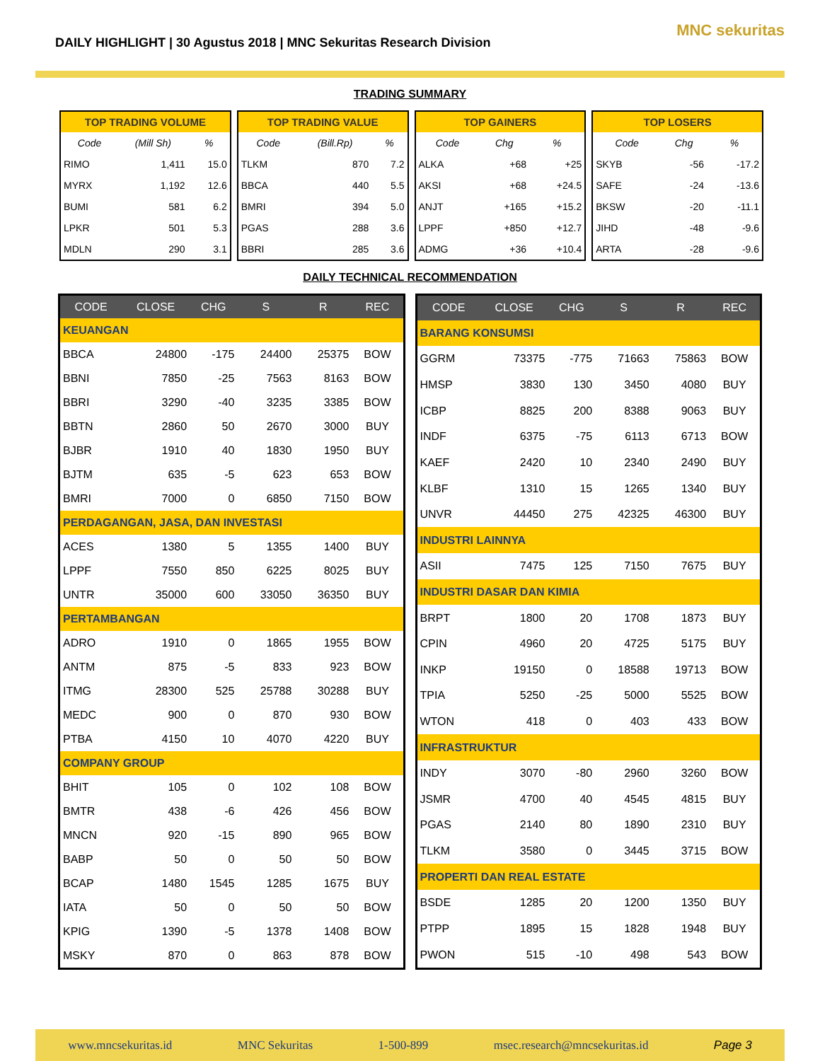DAILY HIGHLIGHT | 30 Agustus 2018 | MNC Sekuritas Research Division
MNC sekuritas
TRADING SUMMARY
| TOP TRADING VOLUME | | |
| --- | --- | --- |
| Code | (Mill Sh) | % |
| RIMO | 1,411 | 15.0 |
| MYRX | 1,192 | 12.6 |
| BUMI | 581 | 6.2 |
| LPKR | 501 | 5.3 |
| MDLN | 290 | 3.1 |
| TOP TRADING VALUE | | |
| --- | --- | --- |
| Code | (Bill.Rp) | % |
| TLKM | 870 | 7.2 |
| BBCA | 440 | 5.5 |
| BMRI | 394 | 5.0 |
| PGAS | 288 | 3.6 |
| BBRI | 285 | 3.6 |
| TOP GAINERS | | |
| --- | --- | --- |
| Code | Chg | % |
| ALKA | +68 | +25 |
| AKSI | +68 | +24.5 |
| ANJT | +165 | +15.2 |
| LPPF | +850 | +12.7 |
| ADMG | +36 | +10.4 |
| TOP LOSERS | | |
| --- | --- | --- |
| Code | Chg | % |
| SKYB | -56 | -17.2 |
| SAFE | -24 | -13.6 |
| BKSW | -20 | -11.1 |
| JIHD | -48 | -9.6 |
| ARTA | -28 | -9.6 |
DAILY TECHNICAL RECOMMENDATION
| CODE | CLOSE | CHG | S | R | REC |
| --- | --- | --- | --- | --- | --- |
| KEUANGAN | | | | | |
| BBCA | 24800 | -175 | 24400 | 25375 | BOW |
| BBNI | 7850 | -25 | 7563 | 8163 | BOW |
| BBRI | 3290 | -40 | 3235 | 3385 | BOW |
| BBTN | 2860 | 50 | 2670 | 3000 | BUY |
| BJBR | 1910 | 40 | 1830 | 1950 | BUY |
| BJTM | 635 | -5 | 623 | 653 | BOW |
| BMRI | 7000 | 0 | 6850 | 7150 | BOW |
| PERDAGANGAN, JASA, DAN INVESTASI | | | | | |
| ACES | 1380 | 5 | 1355 | 1400 | BUY |
| LPPF | 7550 | 850 | 6225 | 8025 | BUY |
| UNTR | 35000 | 600 | 33050 | 36350 | BUY |
| PERTAMBANGAN | | | | | |
| ADRO | 1910 | 0 | 1865 | 1955 | BOW |
| ANTM | 875 | -5 | 833 | 923 | BOW |
| ITMG | 28300 | 525 | 25788 | 30288 | BUY |
| MEDC | 900 | 0 | 870 | 930 | BOW |
| PTBA | 4150 | 10 | 4070 | 4220 | BUY |
| COMPANY GROUP | | | | | |
| BHIT | 105 | 0 | 102 | 108 | BOW |
| BMTR | 438 | -6 | 426 | 456 | BOW |
| MNCN | 920 | -15 | 890 | 965 | BOW |
| BABP | 50 | 0 | 50 | 50 | BOW |
| BCAP | 1480 | 1545 | 1285 | 1675 | BUY |
| IATA | 50 | 0 | 50 | 50 | BOW |
| KPIG | 1390 | -5 | 1378 | 1408 | BOW |
| MSKY | 870 | 0 | 863 | 878 | BOW |
| CODE | CLOSE | CHG | S | R | REC |
| --- | --- | --- | --- | --- | --- |
| BARANG KONSUMSI | | | | | |
| GGRM | 73375 | -775 | 71663 | 75863 | BOW |
| HMSP | 3830 | 130 | 3450 | 4080 | BUY |
| ICBP | 8825 | 200 | 8388 | 9063 | BUY |
| INDF | 6375 | -75 | 6113 | 6713 | BOW |
| KAEF | 2420 | 10 | 2340 | 2490 | BUY |
| KLBF | 1310 | 15 | 1265 | 1340 | BUY |
| UNVR | 44450 | 275 | 42325 | 46300 | BUY |
| INDUSTRI LAINNYA | | | | | |
| ASII | 7475 | 125 | 7150 | 7675 | BUY |
| INDUSTRI DASAR DAN KIMIA | | | | | |
| BRPT | 1800 | 20 | 1708 | 1873 | BUY |
| CPIN | 4960 | 20 | 4725 | 5175 | BUY |
| INKP | 19150 | 0 | 18588 | 19713 | BOW |
| TPIA | 5250 | -25 | 5000 | 5525 | BOW |
| WTON | 418 | 0 | 403 | 433 | BOW |
| INFRASTRUKTUR | | | | | |
| INDY | 3070 | -80 | 2960 | 3260 | BOW |
| JSMR | 4700 | 40 | 4545 | 4815 | BUY |
| PGAS | 2140 | 80 | 1890 | 2310 | BUY |
| TLKM | 3580 | 0 | 3445 | 3715 | BOW |
| PROPERTI DAN REAL ESTATE | | | | | |
| BSDE | 1285 | 20 | 1200 | 1350 | BUY |
| PTPP | 1895 | 15 | 1828 | 1948 | BUY |
| PWON | 515 | -10 | 498 | 543 | BOW |
www.mncsekuritas.id MNC Sekuritas 1-500-899 msec.research@mncsekuritas.id Page 3